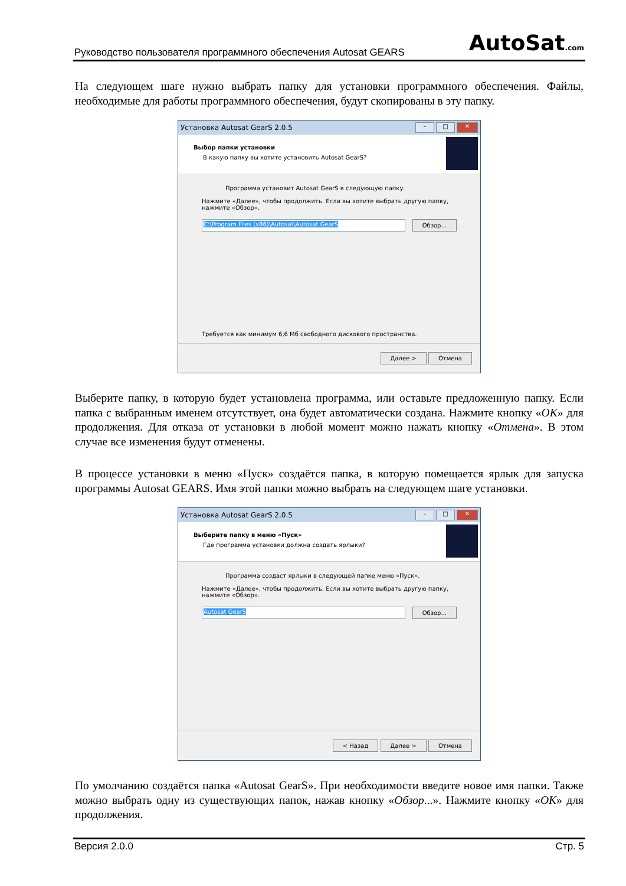Руководство пользователя программного обеспечения Autosat GEARS AutoSat.com
На следующем шаге нужно выбрать папку для установки программного обеспечения. Файлы, необходимые для работы программного обеспечения, будут скопированы в эту папку.
Установка Autosat GearS 2.0.5 – □ ✕
Выбор папки установки
В какую папку вы хотите установить Autosat GearS?
Программа установит Autosat GearS в следующую папку.
Нажмите «Далее», чтобы продолжить. Если вы хотите выбрать другую папку, нажмите «Обзор».
C:\Program Files (x86)\Autosat\Autosat GearS
Обзор...
Требуется как минимум 6,6 Мб свободного дискового пространства.
Далее > Отмена
Выберите папку, в которую будет установлена программа, или оставьте предложенную папку. Если папка с выбранным именем отсутствует, она будет автоматически создана. Нажмите кнопку «OK» для продолжения. Для отказа от установки в любой момент можно нажать кнопку «Отмена». В этом случае все изменения будут отменены.
В процессе установки в меню «Пуск» создаётся папка, в которую помещается ярлык для запуска программы Autosat GEARS. Имя этой папки можно выбрать на следующем шаге установки.
Установка Autosat GearS 2.0.5 – □ ✕
Выберите папку в меню «Пуск»
Где программа установки должна создать ярлыки?
Программа создаст ярлыки в следующей папке меню «Пуск».
Нажмите «Далее», чтобы продолжить. Если вы хотите выбрать другую папку, нажмите «Обзор».
Autosat GearS Обзор...
< Назад Далее > Отмена
По умолчанию создаётся папка «Autosat GearS». При необходимости введите новое имя папки. Также можно выбрать одну из существующих папок, нажав кнопку «Обзор...». Нажмите кнопку «OK» для продолжения.
Версия 2.0.0 Стр. 5